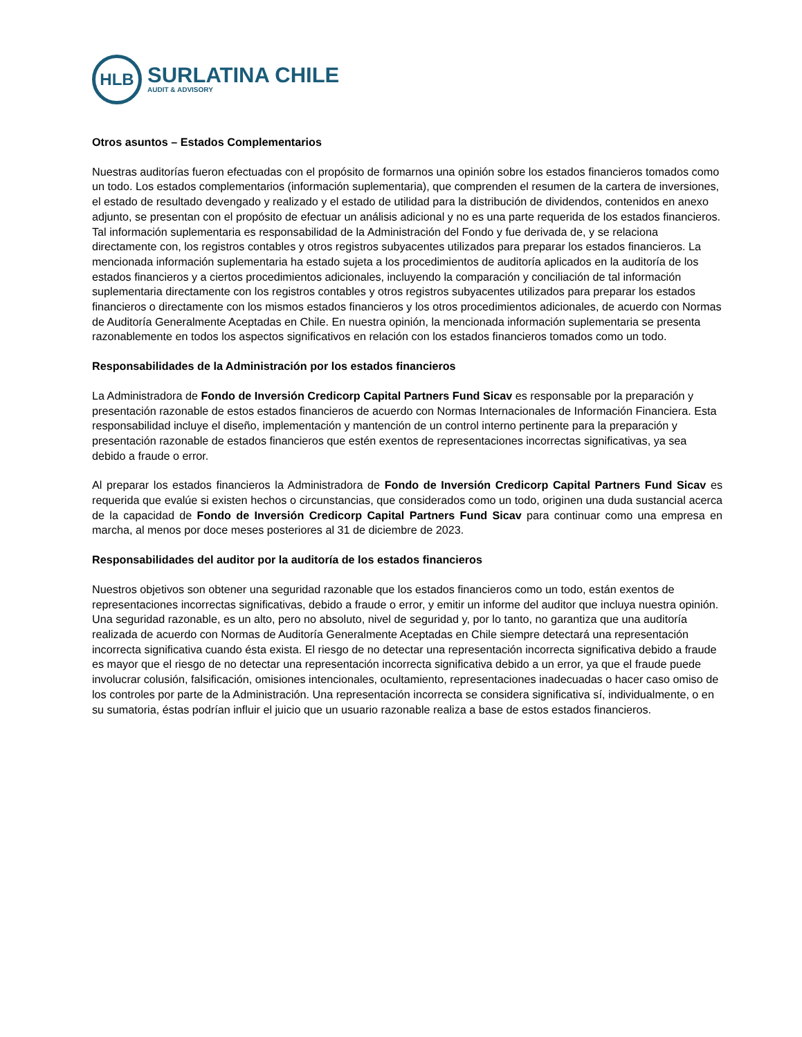HLB
SURLATINA CHILE
AUDIT & ADVISORY
Otros asuntos – Estados Complementarios
Nuestras auditorías fueron efectuadas con el propósito de formarnos una opinión sobre los estados financieros tomados como un todo. Los estados complementarios (información suplementaria), que comprenden el resumen de la cartera de inversiones, el estado de resultado devengado y realizado y el estado de utilidad para la distribución de dividendos, contenidos en anexo adjunto, se presentan con el propósito de efectuar un análisis adicional y no es una parte requerida de los estados financieros. Tal información suplementaria es responsabilidad de la Administración del Fondo y fue derivada de, y se relaciona directamente con, los registros contables y otros registros subyacentes utilizados para preparar los estados financieros. La mencionada información suplementaria ha estado sujeta a los procedimientos de auditoría aplicados en la auditoría de los estados financieros y a ciertos procedimientos adicionales, incluyendo la comparación y conciliación de tal información suplementaria directamente con los registros contables y otros registros subyacentes utilizados para preparar los estados financieros o directamente con los mismos estados financieros y los otros procedimientos adicionales, de acuerdo con Normas de Auditoría Generalmente Aceptadas en Chile. En nuestra opinión, la mencionada información suplementaria se presenta razonablemente en todos los aspectos significativos en relación con los estados financieros tomados como un todo.
Responsabilidades de la Administración por los estados financieros
La Administradora de Fondo de Inversión Credicorp Capital Partners Fund Sicav es responsable por la preparación y presentación razonable de estos estados financieros de acuerdo con Normas Internacionales de Información Financiera. Esta responsabilidad incluye el diseño, implementación y mantención de un control interno pertinente para la preparación y presentación razonable de estados financieros que estén exentos de representaciones incorrectas significativas, ya sea debido a fraude o error.
Al preparar los estados financieros la Administradora de Fondo de Inversión Credicorp Capital Partners Fund Sicav es requerida que evalúe si existen hechos o circunstancias, que considerados como un todo, originen una duda sustancial acerca de la capacidad de Fondo de Inversión Credicorp Capital Partners Fund Sicav para continuar como una empresa en marcha, al menos por doce meses posteriores al 31 de diciembre de 2023.
Responsabilidades del auditor por la auditoría de los estados financieros
Nuestros objetivos son obtener una seguridad razonable que los estados financieros como un todo, están exentos de representaciones incorrectas significativas, debido a fraude o error, y emitir un informe del auditor que incluya nuestra opinión. Una seguridad razonable, es un alto, pero no absoluto, nivel de seguridad y, por lo tanto, no garantiza que una auditoría realizada de acuerdo con Normas de Auditoría Generalmente Aceptadas en Chile siempre detectará una representación incorrecta significativa cuando ésta exista. El riesgo de no detectar una representación incorrecta significativa debido a fraude es mayor que el riesgo de no detectar una representación incorrecta significativa debido a un error, ya que el fraude puede involucrar colusión, falsificación, omisiones intencionales, ocultamiento, representaciones inadecuadas o hacer caso omiso de los controles por parte de la Administración. Una representación incorrecta se considera significativa sí, individualmente, o en su sumatoria, éstas podrían influir el juicio que un usuario razonable realiza a base de estos estados financieros.